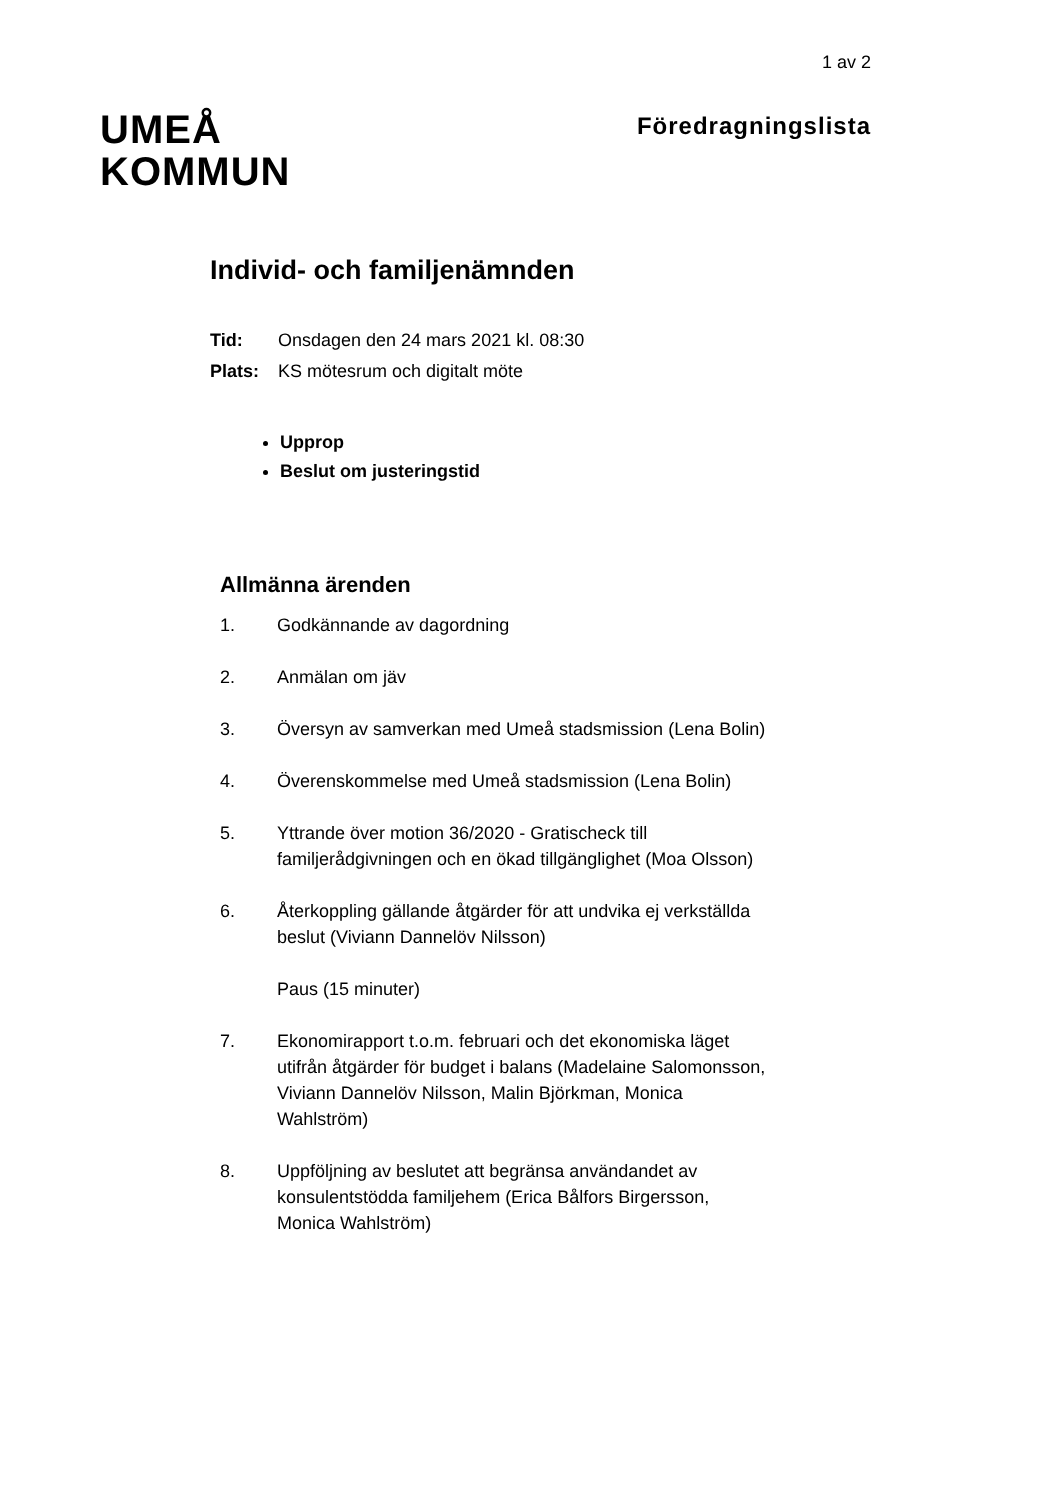1 av 2
UMEÅ
KOMMUN
Föredragningslista
Individ- och familjenämnden
Tid: Onsdagen den 24 mars 2021 kl. 08:30
Plats: KS mötesrum och digitalt möte
Upprop
Beslut om justeringstid
Allmänna ärenden
1. Godkännande av dagordning
2. Anmälan om jäv
3. Översyn av samverkan med Umeå stadsmission (Lena Bolin)
4. Överenskommelse med Umeå stadsmission (Lena Bolin)
5. Yttrande över motion 36/2020 - Gratischeck till familjerådgivningen och en ökad tillgänglighet (Moa Olsson)
6. Återkoppling gällande åtgärder för att undvika ej verkställda beslut (Viviann Dannelöv Nilsson)
Paus (15 minuter)
7. Ekonomirapport t.o.m. februari och det ekonomiska läget utifrån åtgärder för budget i balans (Madelaine Salomonsson, Viviann Dannelöv Nilsson, Malin Björkman, Monica Wahlström)
8. Uppföljning av beslutet att begränsa användandet av konsulentstödda familjehem (Erica Bålfors Birgersson, Monica Wahlström)